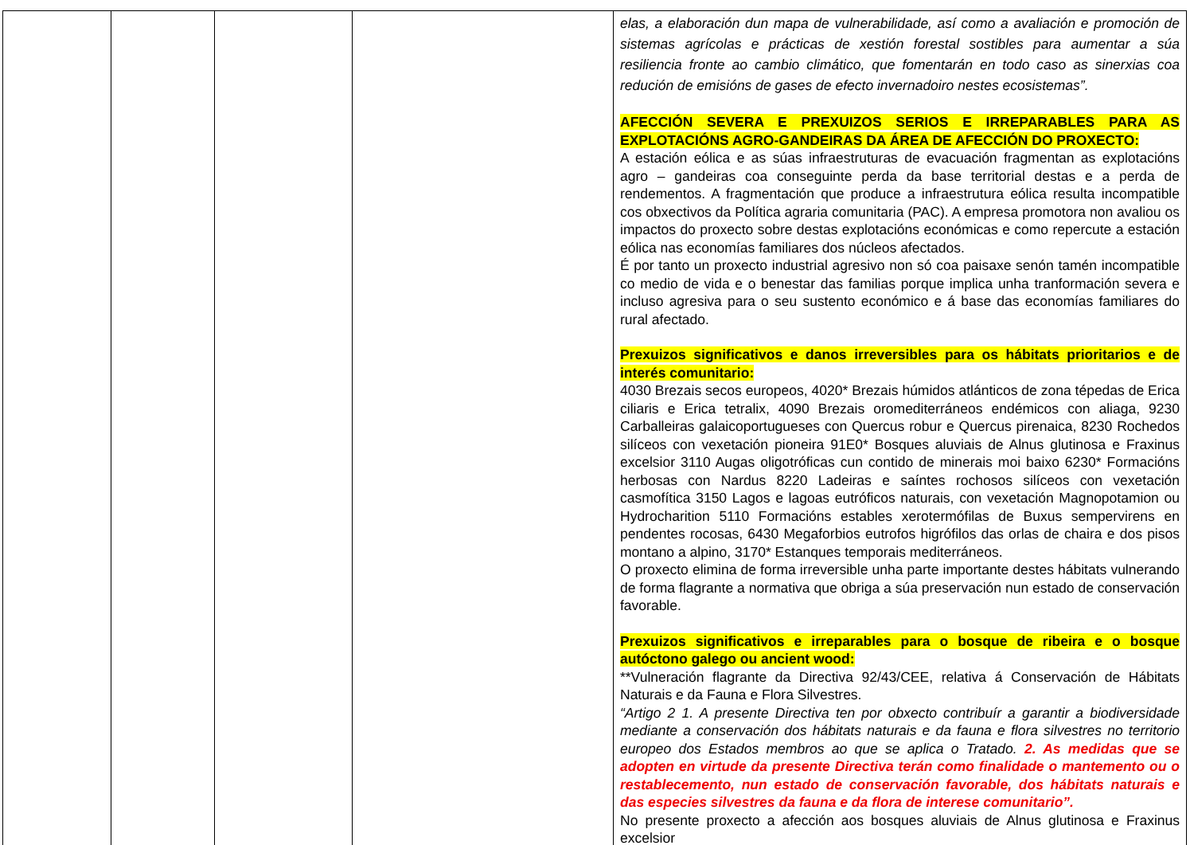| | | | | elas, a elaboración dun mapa de vulnerabilidade, así como a avaliación e promoción de sistemas agrícolas e prácticas de xestión forestal sostibles para aumentar a súa resiliencia fronte ao cambio climático, que fomentarán en todo caso as sinerxias coa redución de emisións de gases de efecto invernadoiro nestes ecosistemas”. AFECCIÓN SEVERA E PREXUIZOS SERIOS E IRREPARABLES PARA AS EXPLOTACIÓNS AGRO-GANDEIRAS DA ÁREA DE AFECCIÓN DO PROXECTO: A estación eólica e as súas infraestruturas de evacuación fragmentan as explotacións agro – gandeiras coa conseguinte perda da base territorial destas e a perda de rendementos. A fragmentación que produce a infraestrutura eólica resulta incompatible cos obxectivos da Política agraria comunitaria (PAC). A empresa promotora non avaliou os impactos do proxecto sobre destas explotacións económicas e como repercute a estación eólica nas economías familiares dos núcleos afectados. É por tanto un proxecto industrial agresivo non só coa paisaxe senón tamén incompatible co medio de vida e o benestar das familias porque implica unha tranformación severa e incluso agresiva para o seu sustento económico e á base das economías familiares do rural afectado. Prexuizos significativos e danos irreversibles para os hábitats prioritarios e de interés comunitario: 4030 Brezais secos europeos, 4020* Brezais húmidos atlánticos de zona tépedas de Erica ciliaris e Erica tetralix, 4090 Brezais oromediterráneos endémicos con aliaga, 9230 Carballeiras galaicoportugueses con Quercus robur e Quercus pirenaica, 8230 Rochedos silíceos con vexetación pioneira 91E0* Bosques aluviais de Alnus glutinosa e Fraxinus excelsior 3110 Augas oligotróficas cun contido de minerais moi baixo 6230* Formacións herbosas con Nardus 8220 Ladeiras e saíntes rochosos silíceos con vexetación casmofítica 3150 Lagos e lagoas eutróficos naturais, con vexetación Magnopotamion ou Hydrocharition 5110 Formacións estables xerotermófilas de Buxus sempervirens en pendentes rocosas, 6430 Megaforbios eutrofos higrófilos das orlas de chaira e dos pisos montano a alpino, 3170* Estanques temporais mediterráneos. O proxecto elimina de forma irreversible unha parte importante destes hábitats vulnerando de forma flagrante a normativa que obriga a súa preservación nun estado de conservación favorable. Prexuizos significativos e irreparables para o bosque de ribeira e o bosque autóctono galego ou ancient wood: **Vulneración flagrante da Directiva 92/43/CEE, relativa á Conservación de Hábitats Naturais e da Fauna e Flora Silvestres. “Artigo 2 1. A presente Directiva ten por obxecto contribuír a garantir a biodiversidade mediante a conservación dos hábitats naturais e da fauna e flora silvestres no territorio europeo dos Estados membros ao que se aplica o Tratado. 2. As medidas que se adopten en virtude da presente Directiva terán como finalidade o mantemento ou o restablecemento, nun estado de conservación favorable, dos hábitats naturais e das especies silvestres da fauna e da flora de interese comunitario”. No presente proxecto a afección aos bosques aluviais de Alnus glutinosa e Fraxinus excelsior |